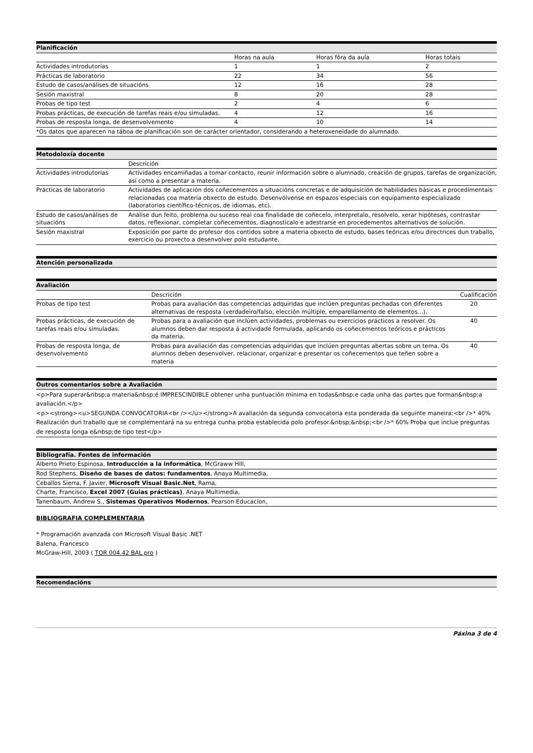| Planificación | | | |
| --- | --- | --- | --- |
| | Horas na aula | Horas fóra da aula | Horas totais |
| Actividades introdutorias | 1 | 1 | 2 |
| Prácticas de laboratorio | 22 | 34 | 56 |
| Estudo de casos/análises de situacións | 12 | 16 | 28 |
| Sesión maxistral | 8 | 20 | 28 |
| Probas de tipo test | 2 | 4 | 6 |
| Probas prácticas, de execución de tarefas reais e/ou simuladas. | 4 | 12 | 16 |
| Probas de resposta longa, de desenvolvemento | 4 | 10 | 14 |
| *Os datos que aparecen na táboa de planificación son de carácter orientador, considerando a heteroxeneidade do alumnado. | | | |
| Metodoloxía docente | |
| --- | --- |
| | Descrición |
| Actividades introdutorias | Actividades encamiñadas a tomar contacto, reunir información sobre o alumnado, creación de grupos, tarefas de organización, así como a presentar a materia. |
| Prácticas de laboratorio | Actividades de aplicación dos coñecementos a situacións concretas e de adquisición de habilidades básicas e procedimentais relacionadas coa materia obxecto de estudo. Desenvólvense en espazos especiais con equipamento especializado (laboratorios científico-técnicos, de idiomas, etc). |
| Estudo de casos/análises de situacións | Análise dun feito, problema ou suceso real coa finalidade de coñecelo, interpretalo, resolvelo, xerar hipóteses, contrastar datos, reflexionar, completar coñecementos, diagnosticalo e adestrarse en procedementos alternativos de solución. |
| Sesión maxistral | Exposición por parte do profesor dos contidos sobre a materia obxecto de estudo, bases teóricas e/ou directrices dun traballo, exercicio ou proxecto a desenvolver polo estudante. |
| Atención personalizada |
| --- |
| Avaliación | | |
| --- | --- | --- |
| | Descrición | Cualificación |
| Probas de tipo test | Probas para avaliación das competencias adquiridas que inclúen preguntas pechadas con diferentes alternativas de resposta (verdadeiro/falso, elección múltiple, emparellamento de elementos...). | 20 |
| Probas prácticas, de execución de tarefas reais e/ou simuladas. | Probas para a avaliación que inclúen actividades, problemas ou exercicios prácticos a resolver. Os alumnos deben dar resposta á actividade formulada, aplicando os coñecementos teóricos e prácticos da materia. | 40 |
| Probas de resposta longa, de desenvolvemento | Probas para avaliación das competencias adquiridas que inclúen preguntas abertas sobre un tema. Os alumnos deben desenvolver, relacionar, organizar e presentar os coñecementos que teñen sobre a materia | 40 |
| Outros comentarios sobre a Avaliación |
| --- |
| <p>Para superar&nbsp;a materia&nbsp;é IMPRESCINDIBLE obtener unha puntuación mínima en todas&nbsp;e cada unha das partes que forman&nbsp;a avaliación.</p> <p><strong><u>SEGUNDA CONVOCATORIA<br /></u></strong>A avaliación da segunda convocatoria esta ponderada da seguinte maneira:<br />* 40% Realización dun traballo que se complementará na su entrega cunha proba establecida polo profesor.&nbsp;&nbsp;<br />* 60% Proba que inclue preguntas de resposta longa e&nbsp;de tipo test</p> |
| Bibliografía. Fontes de información |
| --- |
| Alberto Prieto Espinosa, Introducción a la informática , McGraww Hill, |
| Rod Stephens, Diseño de bases de datos: fundamentos , Anaya Multimedia, |
| Ceballos Sierra, F. Javier, Microsoft Visual Basic.Net , Rama, |
| Charte, Francisco, Excel 2007 (Guias prácticas) , Anaya Multimedia, |
| Tanenbaum, Andrew S., Sistemas Operativos Modernos , Pearson Educacion, |
BIBLIOGRAFIA COMPLEMENTARIA
* Programación avanzada con Microsoft Visual Basic .NET
Balena, Francesco
McGraw-Hill, 2003 ( TOR 004.42 BAL pro )
| Recomendacións |
| --- |
Páxina 3 de 4